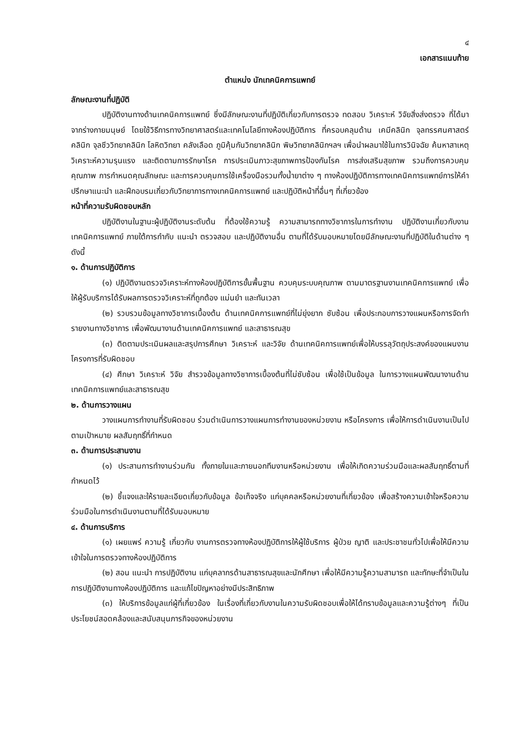๔
เอกสารแนบท้าย
ตำแหน่ง นักเทคนิคการแพทย์
ลักษณะงานที่ปฏิบัติ
ปฏิบัติงานทางด้านเทคนิคการแพทย์ ซึ่งมีลักษณะงานที่ปฏิบัติเกี่ยวกับการตรวจ ทดสอบ วิเคราะห์ วิจัยสิ่งส่งตรวจ ที่ได้มาจากร่างกายมนุษย์ โดยใช้วิธีการทางวิทยาศาสตร์และเทคโนโลยีทางห้องปฏิบัติการ ที่ครอบคลุมด้าน เคมีคลินิก จุลทรรศนศาสตร์คลินิก จุลชีววิทยาคลินิก โลหิตวิทยา คลังเลือด ภูมิคุ้มกันวิทยาคลินิก พิษวิทยาคลินิกฯลฯ เพื่อนำผลมาใช้ในการวินิจฉัย ค้นหาสาเหตุ วิเคราะห์ความรุนแรง และติดตามการรักษาโรค การประเมินภาวะสุขภาพการป้องกันโรค การส่งเสริมสุขภาพ รวมถึงการควบคุมคุณภาพ การกำหนดคุณลักษณะ และการควบคุมการใช้เครื่องมือรวมทั้งน้ำยาต่าง ๆ ทางห้องปฏิบัติการทางเทคนิคการแพทย์การให้คำปรึกษาแนะนำ และฝึกอบรมเกี่ยวกับวิทยาการทางเทคนิคการแพทย์ และปฏิบัติหน้าที่อื่นๆ ที่เกี่ยวข้อง
หน้าที่ความรับผิดชอบหลัก
ปฏิบัติงานในฐานะผู้ปฏิบัติงานระดับต้น ที่ต้องใช้ความรู้ ความสามารถทางวิชาการในการทำงาน ปฏิบัติงานเกี่ยวกับงานเทคนิคการแพทย์ ภายใต้การกำกับ แนะนำ ตรวจสอบ และปฏิบัติงานอื่น ตามที่ได้รับมอบหมายโดยมีลักษณะงานที่ปฏิบัติในด้านต่าง ๆ ดังนี้
๑. ด้านการปฏิบัติการ
(๑) ปฏิบัติงานตรวจวิเคราะห์ทางห้องปฏิบัติการขั้นพื้นฐาน ควบคุมระบบคุณภาพ ตามมาตรฐานงานเทคนิคการแพทย์ เพื่อให้ผู้รับบริการได้รับผลการตรวจวิเคราะห์ที่ถูกต้อง แม่นยำ และทันเวลา
(๒) รวบรวมข้อมูลทางวิชาการเบื้องต้น ด้านเทคนิคการแพทย์ที่ไม่ยุ่งยาก ซับซ้อน เพื่อประกอบการวางแผนหรือการจัดทำรายงานทางวิชาการ เพื่อพัฒนางานด้านเทคนิคการแพทย์ และสาธารณสุข
(๓) ติดตามประเมินผลและสรุปการศึกษา วิเคราะห์ และวิจัย ด้านเทคนิคการแพทย์เพื่อให้บรรลุวัตถุประสงค์ของแผนงานโครงการที่รับผิดชอบ
(๔) ศึกษา วิเคราะห์ วิจัย สำรวจข้อมูลทางวิชาการเบื้องต้นที่ไม่ซับซ้อน เพื่อใช้เป็นข้อมูล ในการวางแผนพัฒนางานด้านเทคนิคการแพทย์และสาธารณสุข
๒. ด้านการวางแผน
วางแผนการทำงานที่รับผิดชอบ ร่วมดำเนินการวางแผนการทำงานของหน่วยงาน หรือโครงการ เพื่อให้การดำเนินงานเป็นไปตามเป้าหมาย ผลสัมฤทธิ์ที่กำหนด
๓. ด้านการประสานงาน
(๑) ประสานการทำงานร่วมกัน ทั้งภายในและภายนอกทีมงานหรือหน่วยงาน เพื่อให้เกิดความร่วมมือและผลสัมฤทธิ์ตามที่กำหนดไว้
(๒) ชี้แจงและให้รายละเอียดเกี่ยวกับข้อมูล ข้อเท็จจริง แก่บุคคลหรือหน่วยงานที่เกี่ยวข้อง เพื่อสร้างความเข้าใจหรือความร่วมมือในการดำเนินงานตามที่ได้รับมอบหมาย
๔. ด้านการบริการ
(๑) เผยแพร่ ความรู้ เกี่ยวกับ งานการตรวจทางห้องปฏิบัติการให้ผู้ใช้บริการ ผู้ป่วย ญาติ และประชาชนทั่วไปเพื่อให้มีความเข้าใจในการตรวจทางห้องปฏิบัติการ
(๒) สอน แนะนำ การปฏิบัติงาน แก่บุคลากรด้านสาธารณสุขและนักศึกษา เพื่อให้มีความรู้ความสามารถ และทักษะที่จำเป็นในการปฏิบัติงานทางห้องปฏิบัติการ และแก้ไขปัญหาอย่างมีประสิทธิภาพ
(๓) ให้บริการข้อมูลแก่ผู้ที่เกี่ยวข้อง ในเรื่องที่เกี่ยวกับงานในความรับผิดชอบเพื่อให้ได้ทราบข้อมูลและความรู้ต่างๆ ที่เป็นประโยชน์สอดคล้องและสนับสนุนภารกิจของหน่วยงาน